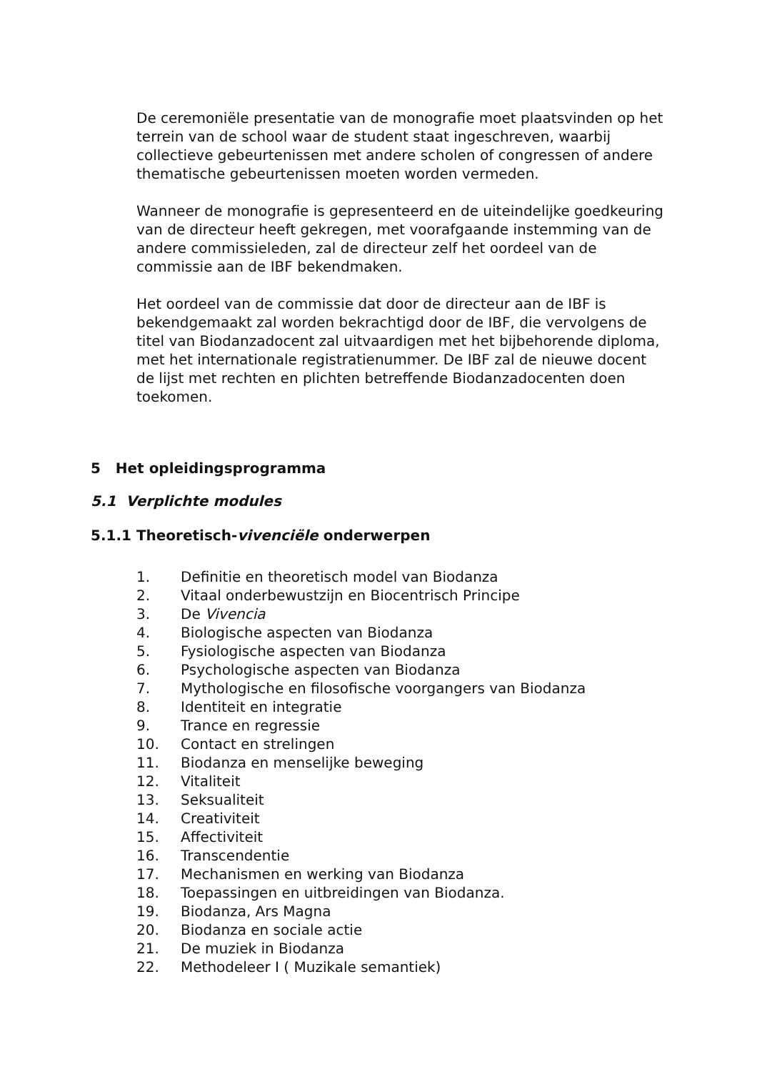De ceremoniële presentatie van de monografie moet plaatsvinden op het terrein van de school waar de student staat ingeschreven, waarbij collectieve gebeurtenissen met andere scholen of congressen of andere thematische gebeurtenissen moeten worden vermeden.
Wanneer de monografie is gepresenteerd en de uiteindelijke goedkeuring van de directeur heeft gekregen, met voorafgaande instemming van de andere commissieleden, zal de directeur zelf het oordeel van de commissie aan de IBF bekendmaken.
Het oordeel van de commissie dat door de directeur aan de IBF is bekendgemaakt zal worden bekrachtigd door de IBF, die vervolgens de titel van Biodanzadocent zal uitvaardigen met het bijbehorende diploma, met het internationale registratienummer. De IBF zal de nieuwe docent de lijst met rechten en plichten betreffende Biodanzadocenten doen toekomen.
5 Het opleidingsprogramma
5.1 Verplichte modules
5.1.1 Theoretisch-vivenciële onderwerpen
1. Definitie en theoretisch model van Biodanza
2. Vitaal onderbewustzijn en Biocentrisch Principe
3. De Vivencia
4. Biologische aspecten van Biodanza
5. Fysiologische aspecten van Biodanza
6. Psychologische aspecten van Biodanza
7. Mythologische en filosofische voorgangers van Biodanza
8. Identiteit en integratie
9. Trance en regressie
10. Contact en strelingen
11. Biodanza en menselijke beweging
12. Vitaliteit
13. Seksualiteit
14. Creativiteit
15. Affectiviteit
16. Transcendentie
17. Mechanismen en werking van Biodanza
18. Toepassingen en uitbreidingen van Biodanza.
19. Biodanza, Ars Magna
20. Biodanza en sociale actie
21. De muziek in Biodanza
22. Methodeleer I ( Muzikale semantiek)